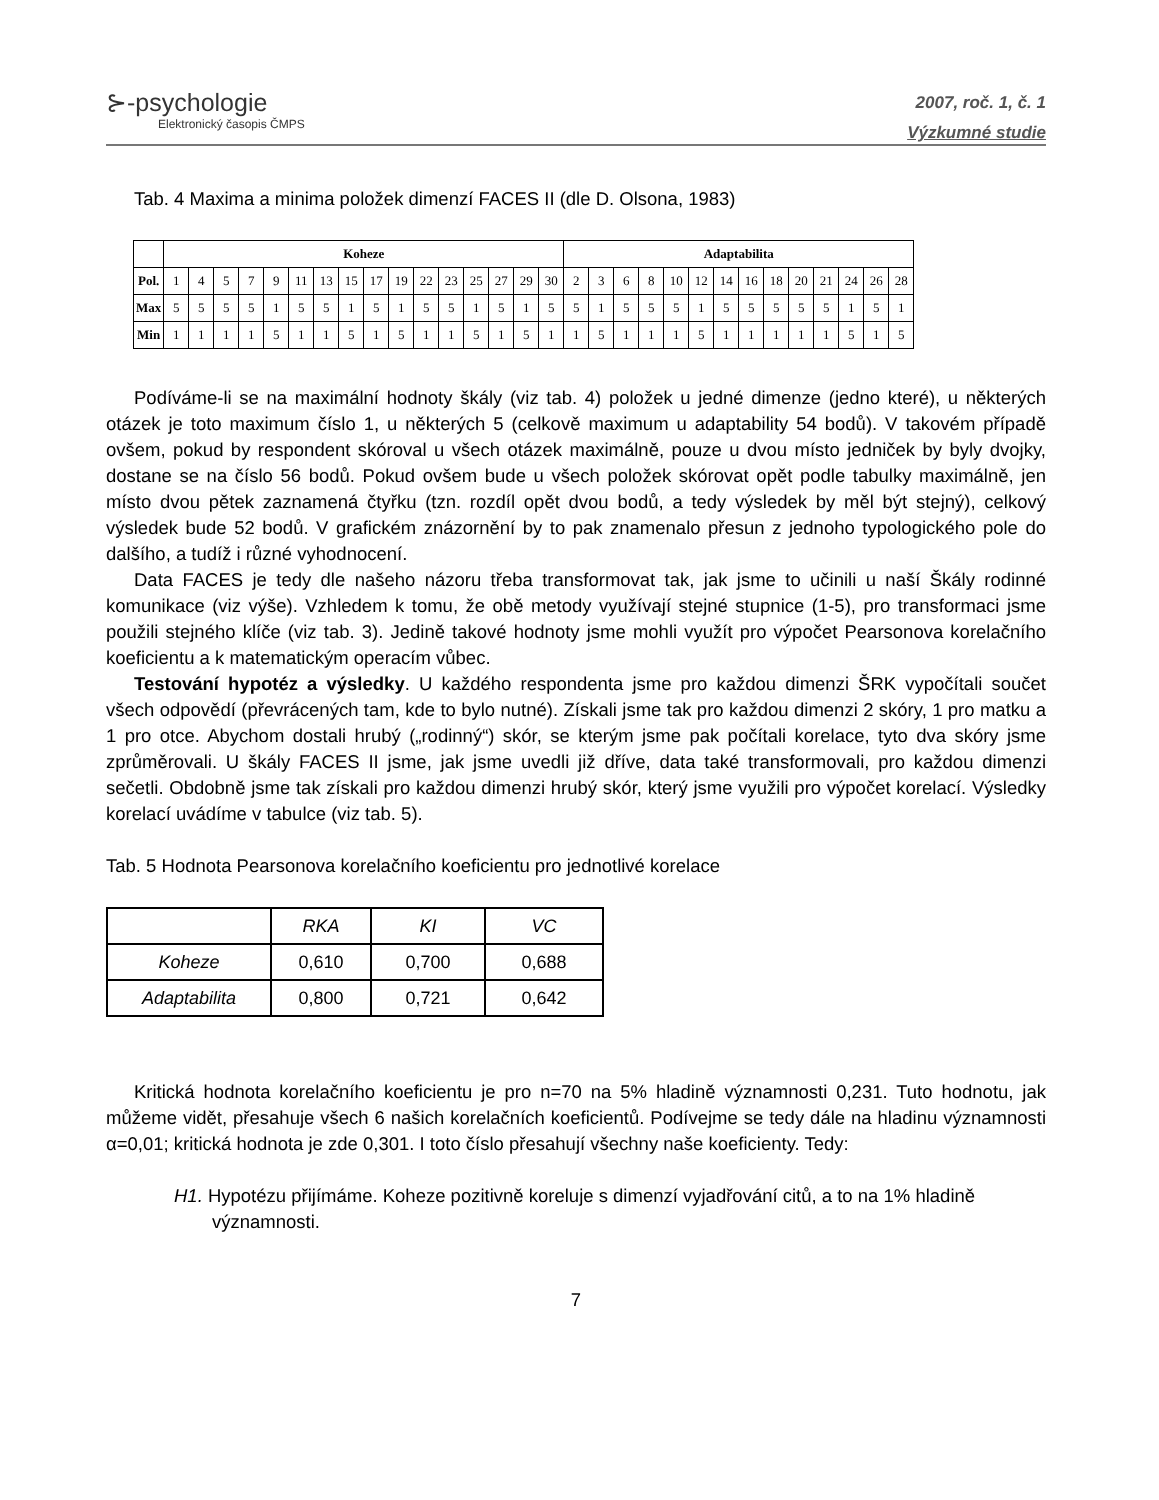⊱-psychologie
Elektronický časopis ČMPS
2007, roč. 1, č. 1
Výzkumné studie
Tab. 4 Maxima a minima položek dimenzí FACES II (dle D. Olsona, 1983)
| | Koheze | | | | | | | | | | | | | | | | Adaptabilita | | | | | | | | | | | | | |
| --- | --- | --- | --- | --- | --- | --- | --- | --- | --- | --- | --- | --- | --- | --- | --- | --- | --- | --- | --- | --- | --- | --- | --- | --- | --- | --- | --- | --- | --- | --- |
| Pol. | 1 | 4 | 5 | 7 | 9 | 11 | 13 | 15 | 17 | 19 | 22 | 23 | 25 | 27 | 29 | 30 | 2 | 3 | 6 | 8 | 10 | 12 | 14 | 16 | 18 | 20 | 21 | 24 | 26 | 28 |
| Max | 5 | 5 | 5 | 5 | 1 | 5 | 5 | 1 | 5 | 1 | 5 | 5 | 1 | 5 | 1 | 5 | 5 | 1 | 5 | 5 | 5 | 1 | 5 | 5 | 5 | 5 | 5 | 1 | 5 | 1 |
| Min | 1 | 1 | 1 | 1 | 5 | 1 | 1 | 5 | 1 | 5 | 1 | 1 | 5 | 1 | 5 | 1 | 1 | 5 | 1 | 1 | 1 | 5 | 1 | 1 | 1 | 1 | 1 | 5 | 1 | 5 |
Podíváme-li se na maximální hodnoty škály (viz tab. 4) položek u jedné dimenze (jedno které), u některých otázek je toto maximum číslo 1, u některých 5 (celkově maximum u adaptability 54 bodů). V takovém případě ovšem, pokud by respondent skóroval u všech otázek maximálně, pouze u dvou místo jedniček by byly dvojky, dostane se na číslo 56 bodů. Pokud ovšem bude u všech položek skórovat opět podle tabulky maximálně, jen místo dvou pětek zaznamená čtyřku (tzn. rozdíl opět dvou bodů, a tedy výsledek by měl být stejný), celkový výsledek bude 52 bodů. V grafickém znázornění by to pak znamenalo přesun z jednoho typologického pole do dalšího, a tudíž i různé vyhodnocení.
Data FACES je tedy dle našeho názoru třeba transformovat tak, jak jsme to učinili u naší Škály rodinné komunikace (viz výše). Vzhledem k tomu, že obě metody využívají stejné stupnice (1-5), pro transformaci jsme použili stejného klíče (viz tab. 3). Jedině takové hodnoty jsme mohli využít pro výpočet Pearsonova korelačního koeficientu a k matematickým operacím vůbec.
Testování hypotéz a výsledky. U každého respondenta jsme pro každou dimenzi ŠRK vypočítali součet všech odpovědí (převrácených tam, kde to bylo nutné). Získali jsme tak pro každou dimenzi 2 skóry, 1 pro matku a 1 pro otce. Abychom dostali hrubý („rodinný“) skór, se kterým jsme pak počítali korelace, tyto dva skóry jsme zprůměrovali. U škály FACES II jsme, jak jsme uvedli již dříve, data také transformovali, pro každou dimenzi sečetli. Obdobně jsme tak získali pro každou dimenzi hrubý skór, který jsme využili pro výpočet korelací. Výsledky korelací uvádíme v tabulce (viz tab. 5).
Tab. 5 Hodnota Pearsonova korelačního koeficientu pro jednotlivé korelace
| | RKA | KI | VC |
| Koheze | 0,610 | 0,700 | 0,688 |
| Adaptabilita | 0,800 | 0,721 | 0,642 |
Kritická hodnota korelačního koeficientu je pro n=70 na 5% hladině významnosti 0,231. Tuto hodnotu, jak můžeme vidět, přesahuje všech 6 našich korelačních koeficientů. Podívejme se tedy dále na hladinu významnosti α=0,01; kritická hodnota je zde 0,301. I toto číslo přesahují všechny naše koeficienty. Tedy:
H1. Hypotézu přijímáme. Koheze pozitivně koreluje s dimenzí vyjadřování citů, a to na 1% hladině významnosti.
7